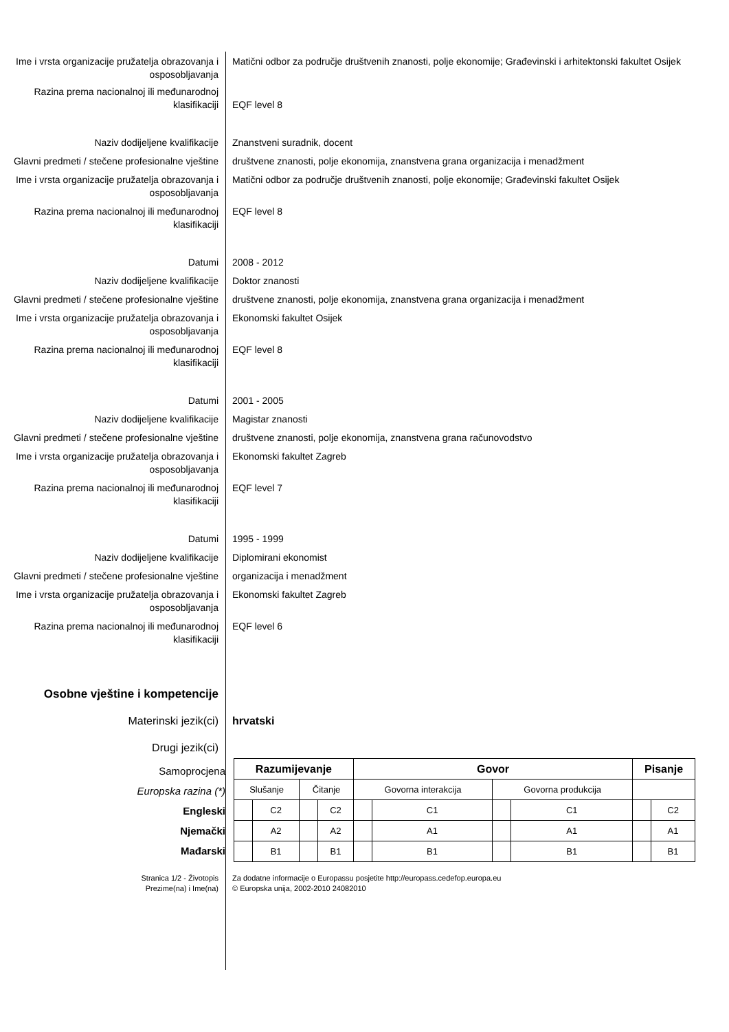Ime i vrsta organizacije pružatelja obrazovanja i osposobljavanja
Matični odbor za područje društvenih znanosti, polje ekonomije; Građevinski i arhitektonski fakultet Osijek
Razina prema nacionalnoj ili međunarodnoj klasifikaciji
EQF level 8
Naziv dodijeljene kvalifikacije Znanstveni suradnik, docent
Glavni predmeti / stečene profesionalne vještine
društvene znanosti, polje ekonomija, znanstvena grana organizacija i menadžment
Ime i vrsta organizacije pružatelja obrazovanja i osposobljavanja
Matični odbor za područje društvenih znanosti, polje ekonomije; Građevinski fakultet Osijek
Razina prema nacionalnoj ili međunarodnoj klasifikaciji
EQF level 8
Datumi 2008 - 2012
Naziv dodijeljene kvalifikacije Doktor znanosti
Glavni predmeti / stečene profesionalne vještine
društvene znanosti, polje ekonomija, znanstvena grana organizacija i menadžment
Ime i vrsta organizacije pružatelja obrazovanja i osposobljavanja
Ekonomski fakultet Osijek
Razina prema nacionalnoj ili međunarodnoj klasifikaciji
EQF level 8
Datumi 2001 - 2005
Naziv dodijeljene kvalifikacije Magistar znanosti
Glavni predmeti / stečene profesionalne vještine
društvene znanosti, polje ekonomija, znanstvena grana računovodstvo
Ime i vrsta organizacije pružatelja obrazovanja i osposobljavanja
Ekonomski fakultet Zagreb
Razina prema nacionalnoj ili međunarodnoj klasifikaciji
EQF level 7
Datumi 1995 - 1999
Naziv dodijeljene kvalifikacije Diplomirani ekonomist
Glavni predmeti / stečene profesionalne vještine
organizacija i menadžment
Ime i vrsta organizacije pružatelja obrazovanja i osposobljavanja
Ekonomski fakultet Zagreb
Razina prema nacionalnoj ili međunarodnoj klasifikaciji
EQF level 6
Osobne vještine i kompetencije
Materinski jezik(ci) hrvatski
Drugi jezik(ci)
Samoprocjena
Europska razina (*)
Engleski
Njemački
Mađarski
| Razumijevanje | | | | Govor | | | | Pisanje | |
| --- | --- | --- | --- | --- | --- | --- | --- | --- | --- |
| Slušanje | | Čitanje | | Govorna interakcija | | Govorna produkcija | | | |
| | C2 | | C2 | | C1 | | C1 | | C2 |
| | A2 | | A2 | | A1 | | A1 | | A1 |
| | B1 | | B1 | | B1 | | B1 | | B1 |
Stranica 1/2 - Životopis
Prezime(na) i Ime(na)
Za dodatne informacije o Europassu posjetite http://europass.cedefop.europa.eu
© Europska unija, 2002-2010 24082010